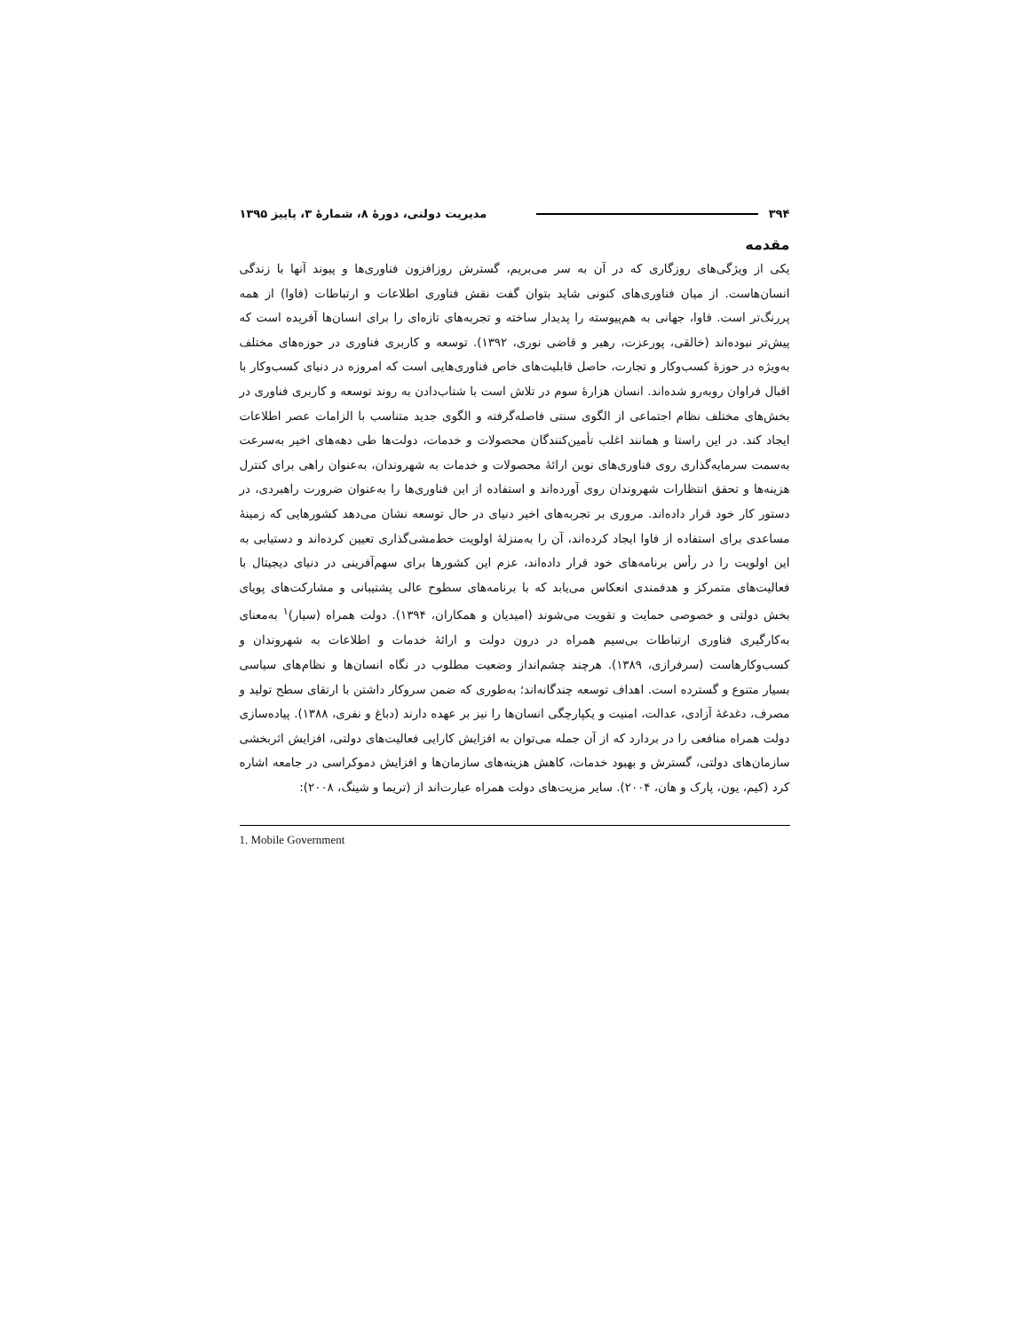۳۹۴ مدیریت دولتی، دورهٔ ۸، شمارهٔ ۳، پاییز ۱۳۹۵
مقدمه
یکی از ویژگی‌های روزگاری که در آن به سر می‌بریم، گسترش روزافزون فناوری‌ها و پیوند آنها با زندگی انسان‌هاست. از میان فناوری‌های کنونی شاید بتوان گفت نقش فناوری اطلاعات و ارتباطات (فاوا) از همه پررنگ‌تر است. فاوا، جهانی به هم‌پیوسته را پدیدار ساخته و تجربه‌های تازه‌ای را برای انسان‌ها آفریده است که پیش‌تر نبوده‌اند (خالقی، پورعزت، رهبر و قاضی نوری، ۱۳۹۲). توسعه و کاربری فناوری در حوزه‌های مختلف به‌ویژه در حوزهٔ کسب‌وکار و تجارت، حاصل قابلیت‌های خاص فناوری‌هایی است که امروزه در دنیای کسب‌وکار با اقبال فراوان روبه‌رو شده‌اند. انسان هزارهٔ سوم در تلاش است با شتاب‌دادن به روند توسعه و کاربری فناوری در بخش‌های مختلف نظام اجتماعی از الگوی سنتی فاصله‌گرفته و الگوی جدید متناسب با الزامات عصر اطلاعات ایجاد کند. در این راستا و همانند اغلب تأمین‌کنندگان محصولات و خدمات، دولت‌ها طی دهه‌های اخیر به‌سرعت به‌سمت سرمایه‌گذاری روی فناوری‌های نوین ارائهٔ محصولات و خدمات به شهروندان، به‌عنوان راهی برای کنترل هزینه‌ها و تحقق انتظارات شهروندان روی آورده‌اند و استفاده از این فناوری‌ها را به‌عنوان ضرورت راهبردی، در دستور کار خود قرار داده‌اند. مروری بر تجربه‌های اخیر دنیای در حال توسعه نشان می‌دهد کشورهایی که زمینهٔ مساعدی برای استفاده از فاوا ایجاد کرده‌اند، آن را به‌منزلهٔ اولویت خط‌مشی‌گذاری تعیین کرده‌اند و دستیابی به این اولویت را در رأس برنامه‌های خود قرار داده‌اند، عزم این کشورها برای سهم‌آفرینی در دنیای دیجیتال با فعالیت‌های متمرکز و هدفمندی انعکاس می‌یابد که با برنامه‌های سطوح عالی پشتیبانی و مشارکت‌های پویای بخش دولتی و خصوصی حمایت و تقویت می‌شوند (امیدیان و همکاران، ۱۳۹۴). دولت همراه (سیار)<sup>۱</sup> به‌معنای به‌کارگیری فناوری ارتباطات بی‌سیم همراه در درون دولت و ارائهٔ خدمات و اطلاعات به شهروندان و کسب‌وکارهاست (سرفرازی، ۱۳۸۹). هرچند چشم‌انداز وضعیت مطلوب در نگاه انسان‌ها و نظام‌های سیاسی بسیار متنوع و گسترده است. اهداف توسعه چندگانه‌اند؛ به‌طوری که ضمن سروکار داشتن با ارتقای سطح تولید و مصرف، دغدغهٔ آزادی، عدالت، امنیت و یکپارچگی انسان‌ها را نیز بر عهده دارند (دباغ و نفری، ۱۳۸۸). پیاده‌سازی دولت همراه منافعی را در بردارد که از آن جمله می‌توان به افزایش کارایی فعالیت‌های دولتی، افزایش اثربخشی سازمان‌های دولتی، گسترش و بهبود خدمات، کاهش هزینه‌های سازمان‌ها و افزایش دموکراسی در جامعه اشاره کرد (کیم، یون، پارک و هان، ۲۰۰۴). سایر مزیت‌های دولت همراه عبارت‌اند از (تریما و شینگ، ۲۰۰۸):
1. Mobile Government